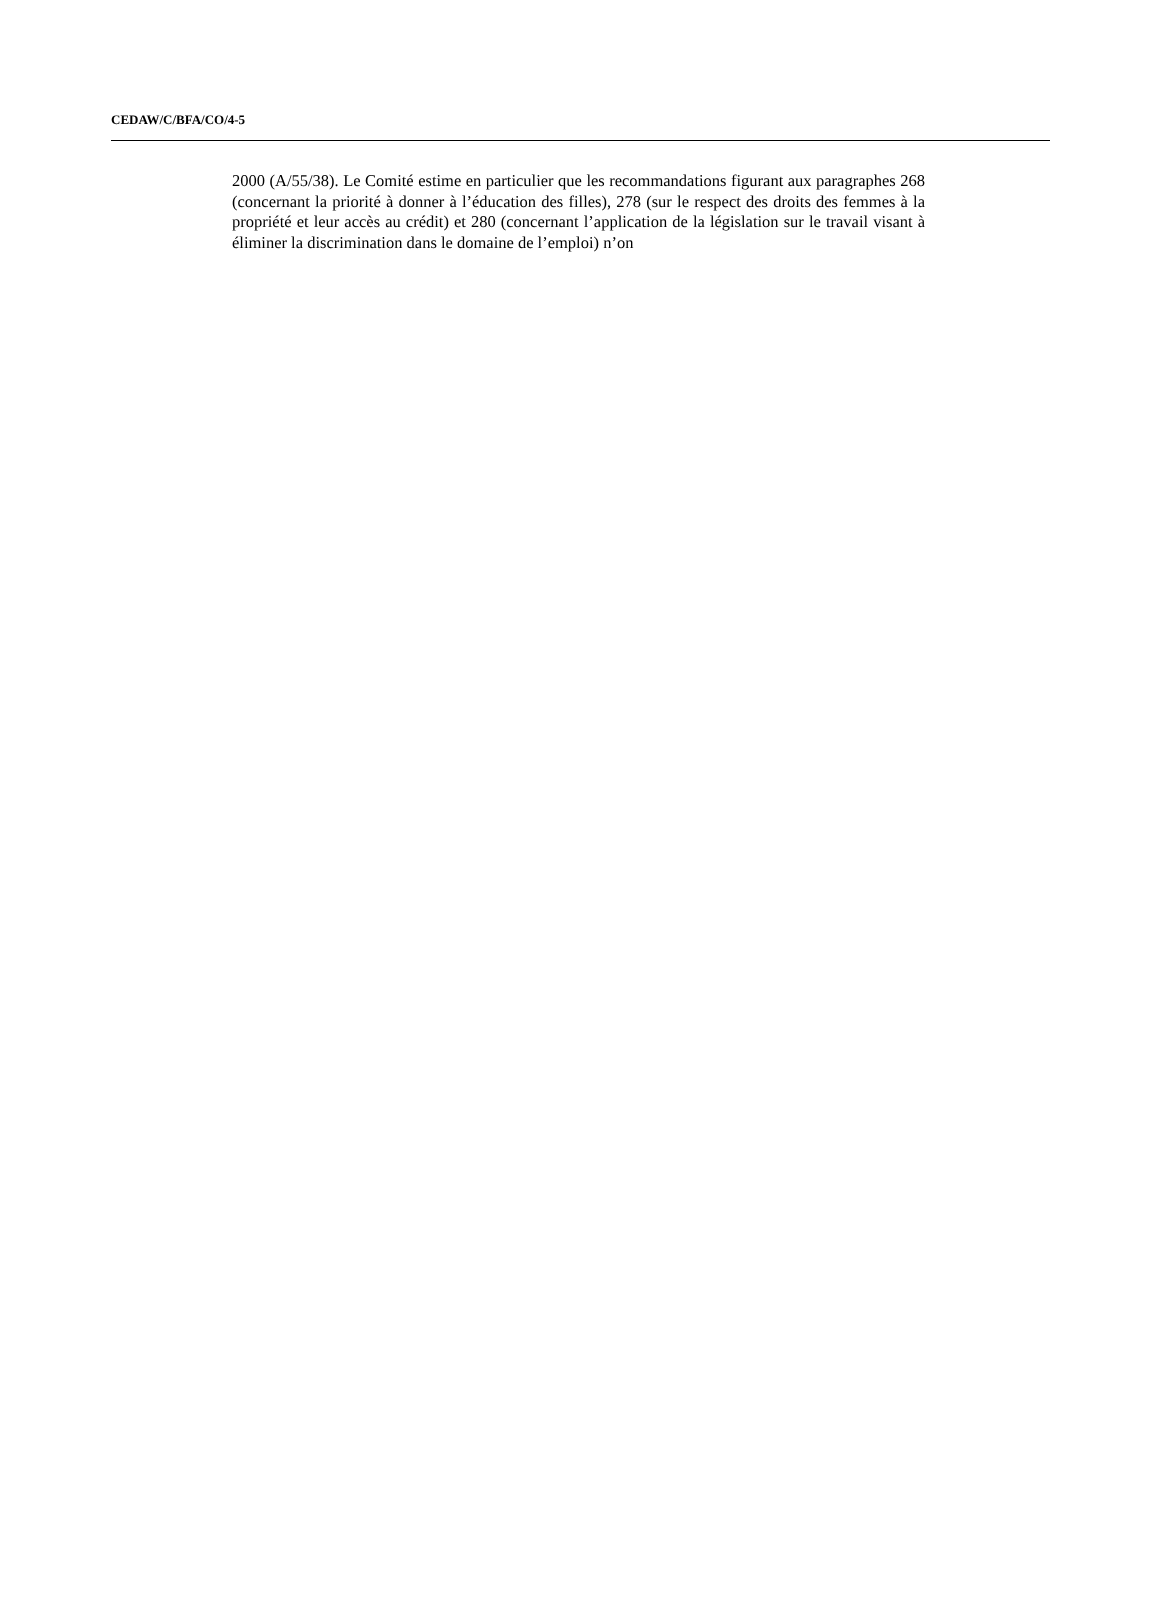CEDAW/C/BFA/CO/4-5
2000 (A/55/38). Le Comité estime en particulier que les recommandations figurant aux paragraphes 268 (concernant la priorité à donner à l’éducation des filles), 278 (sur le respect des droits des femmes à la propriété et leur accès au crédit) et 280 (concernant l’application de la législation sur le travail visant à éliminer la discrimination dans le domaine de l’emploi) n’on